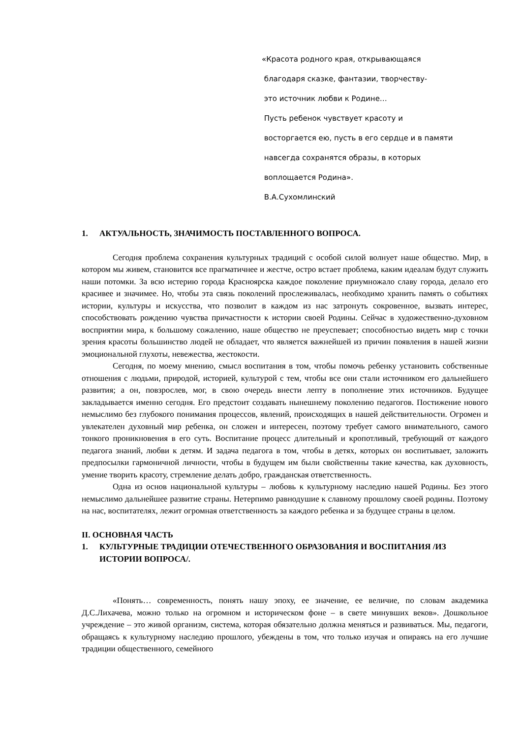«Красота родного края, открывающаяся
благодаря сказке, фантазии, творчеству-
это источник любви к Родине…
Пусть ребенок чувствует красоту и
восторгается ею, пусть в его сердце и в памяти
навсегда сохранятся образы, в которых
воплощается Родина».
В.А.Сухомлинский
1. АКТУАЛЬНОСТЬ, ЗНАЧИМОСТЬ ПОСТАВЛЕННОГО ВОПРОСА.
Сегодня проблема сохранения культурных традиций с особой силой волнует наше общество. Мир, в котором мы живем, становится все прагматичнее и жестче, остро встает проблема, каким идеалам будут служить наши потомки. За всю истерию города Красноярска каждое поколение приумножало славу города, делало его красивее и значимее. Но, чтобы эта связь поколений прослеживалась, необходимо хранить память о событиях истории, культуры и искусства, что позволит в каждом из нас затронуть сокровенное, вызвать интерес, способствовать рождению чувства причастности к истории своей Родины. Сейчас в художественно-духовном восприятии мира, к большому сожалению, наше общество не преуспевает; способностью видеть мир с точки зрения красоты большинство людей не обладает, что является важнейшей из причин появления в нашей жизни эмоциональной глухоты, невежества, жестокости.
Сегодня, по моему мнению, смысл воспитания в том, чтобы помочь ребенку установить собственные отношения с людьми, природой, историей, культурой с тем, чтобы все они стали источником его дальнейшего развития; а он, повзрослев, мог, в свою очередь внести лепту в пополнение этих источников. Будущее закладывается именно сегодня. Его предстоит создавать нынешнему поколению педагогов. Постижение нового немыслимо без глубокого понимания процессов, явлений, происходящих в нашей действительности. Огромен и увлекателен духовный мир ребенка, он сложен и интересен, поэтому требует самого внимательного, самого тонкого проникновения в его суть. Воспитание процесс длительный и кропотливый, требующий от каждого педагога знаний, любви к детям. И задача педагога в том, чтобы в детях, которых он воспитывает, заложить предпосылки гармоничной личности, чтобы в будущем им были свойственны такие качества, как духовность, умение творить красоту, стремление делать добро, гражданская ответственность.
Одна из основ национальной культуры – любовь к культурному наследию нашей Родины. Без этого немыслимо дальнейшее развитие страны. Нетерпимо равнодушие к славному прошлому своей родины. Поэтому на нас, воспитателях, лежит огромная ответственность за каждого ребенка и за будущее страны в целом.
II. ОСНОВНАЯ ЧАСТЬ
1. КУЛЬТУРНЫЕ ТРАДИЦИИ ОТЕЧЕСТВЕННОГО ОБРАЗОВАНИЯ И ВОСПИТАНИЯ /ИЗ ИСТОРИИ ВОПРОСА/.
«Понять… современность, понять нашу эпоху, ее значение, ее величие, по словам академика Д.С.Лихачева, можно только на огромном и историческом фоне – в свете минувших веков». Дошкольное учреждение – это живой организм, система, которая обязательно должна меняться и развиваться. Мы, педагоги, обращаясь к культурному наследию прошлого, убеждены в том, что только изучая и опираясь на его лучшие традиции общественного, семейного